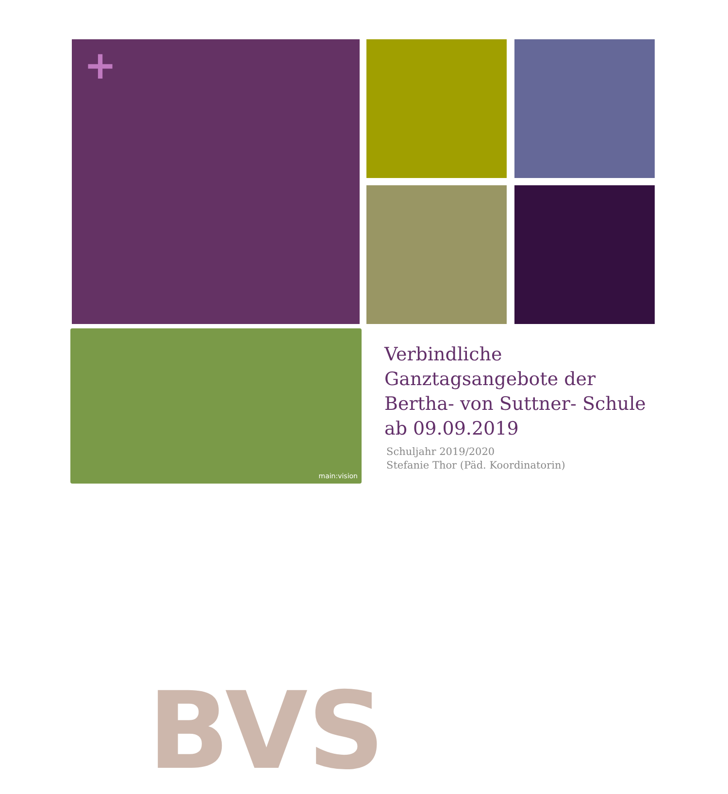+
BVS
main:vision
Verbindliche Ganztagsangebote der Bertha- von Suttner- Schule ab 09.09.2019
Schuljahr 2019/2020
Stefanie Thor (Päd. Koordinatorin)